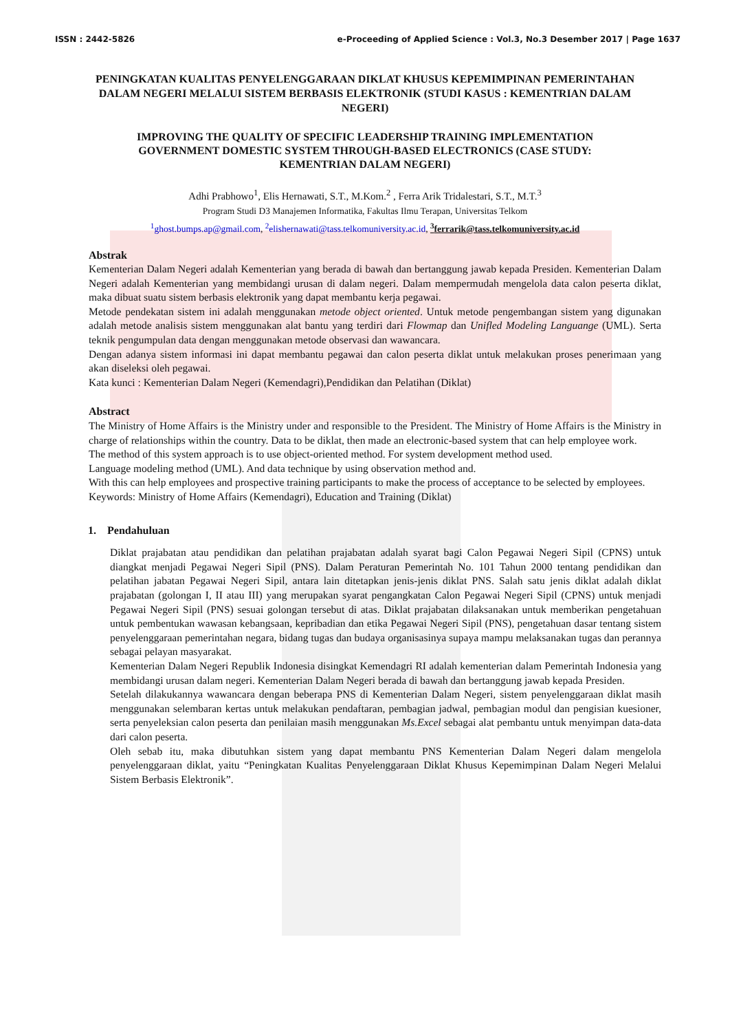ISSN : 2442-5826 e-Proceeding of Applied Science : Vol.3, No.3 Desember 2017 | Page 1637
PENINGKATAN KUALITAS PENYELENGGARAAN DIKLAT KHUSUS KEPEMIMPINAN PEMERINTAHAN DALAM NEGERI MELALUI SISTEM BERBASIS ELEKTRONIK (STUDI KASUS : KEMENTRIAN DALAM NEGERI)
IMPROVING THE QUALITY OF SPECIFIC LEADERSHIP TRAINING IMPLEMENTATION GOVERNMENT DOMESTIC SYSTEM THROUGH-BASED ELECTRONICS (CASE STUDY: KEMENTRIAN DALAM NEGERI)
Adhi Prabhowo<sup>1</sup>, Elis Hernawati, S.T., M.Kom.<sup>2</sup> , Ferra Arik Tridalestari, S.T., M.T.<sup>3</sup>
Program Studi D3 Manajemen Informatika, Fakultas Ilmu Terapan, Universitas Telkom
<sup>1</sup> ghost.bumps.ap@gmail.com, <sup>2</sup>elishernawati@tass.telkomuniversity.ac.id, <sup>3</sup>ferrarik@tass.telkomuniversity.ac.id
Abstrak
Kementerian Dalam Negeri adalah Kementerian yang berada di bawah dan bertanggung jawab kepada Presiden. Kementerian Dalam Negeri adalah Kementerian yang membidangi urusan di dalam negeri. Dalam mempermudah mengelola data calon peserta diklat, maka dibuat suatu sistem berbasis elektronik yang dapat membantu kerja pegawai.
Metode pendekatan sistem ini adalah menggunakan metode object oriented. Untuk metode pengembangan sistem yang digunakan adalah metode analisis sistem menggunakan alat bantu yang terdiri dari Flowmap dan Unifled Modeling Languange (UML). Serta teknik pengumpulan data dengan menggunakan metode observasi dan wawancara.
Dengan adanya sistem informasi ini dapat membantu pegawai dan calon peserta diklat untuk melakukan proses penerimaan yang akan diseleksi oleh pegawai.
Kata kunci : Kementerian Dalam Negeri (Kemendagri),Pendidikan dan Pelatihan (Diklat)
Abstract
The Ministry of Home Affairs is the Ministry under and responsible to the President. The Ministry of Home Affairs is the Ministry in charge of relationships within the country. Data to be diklat, then made an electronic-based system that can help employee work.
The method of this system approach is to use object-oriented method. For system development method used.
Language modeling method (UML). And data technique by using observation method and.
With this can help employees and prospective training participants to make the process of acceptance to be selected by employees.
Keywords: Ministry of Home Affairs (Kemendagri), Education and Training (Diklat)
1. Pendahuluan
Diklat prajabatan atau pendidikan dan pelatihan prajabatan adalah syarat bagi Calon Pegawai Negeri Sipil (CPNS) untuk diangkat menjadi Pegawai Negeri Sipil (PNS). Dalam Peraturan Pemerintah No. 101 Tahun 2000 tentang pendidikan dan pelatihan jabatan Pegawai Negeri Sipil, antara lain ditetapkan jenis-jenis diklat PNS. Salah satu jenis diklat adalah diklat prajabatan (golongan I, II atau III) yang merupakan syarat pengangkatan Calon Pegawai Negeri Sipil (CPNS) untuk menjadi Pegawai Negeri Sipil (PNS) sesuai golongan tersebut di atas. Diklat prajabatan dilaksanakan untuk memberikan pengetahuan untuk pembentukan wawasan kebangsaan, kepribadian dan etika Pegawai Negeri Sipil (PNS), pengetahuan dasar tentang sistem penyelenggaraan pemerintahan negara, bidang tugas dan budaya organisasinya supaya mampu melaksanakan tugas dan perannya sebagai pelayan masyarakat.
Kementerian Dalam Negeri Republik Indonesia disingkat Kemendagri RI adalah kementerian dalam Pemerintah Indonesia yang membidangi urusan dalam negeri. Kementerian Dalam Negeri berada di bawah dan bertanggung jawab kepada Presiden.
Setelah dilakukannya wawancara dengan beberapa PNS di Kementerian Dalam Negeri, sistem penyelenggaraan diklat masih menggunakan selembaran kertas untuk melakukan pendaftaran, pembagian jadwal, pembagian modul dan pengisian kuesioner, serta penyeleksian calon peserta dan penilaian masih menggunakan Ms.Excel sebagai alat pembantu untuk menyimpan data-data dari calon peserta.
Oleh sebab itu, maka dibutuhkan sistem yang dapat membantu PNS Kementerian Dalam Negeri dalam mengelola penyelenggaraan diklat, yaitu “Peningkatan Kualitas Penyelenggaraan Diklat Khusus Kepemimpinan Dalam Negeri Melalui Sistem Berbasis Elektronik”.